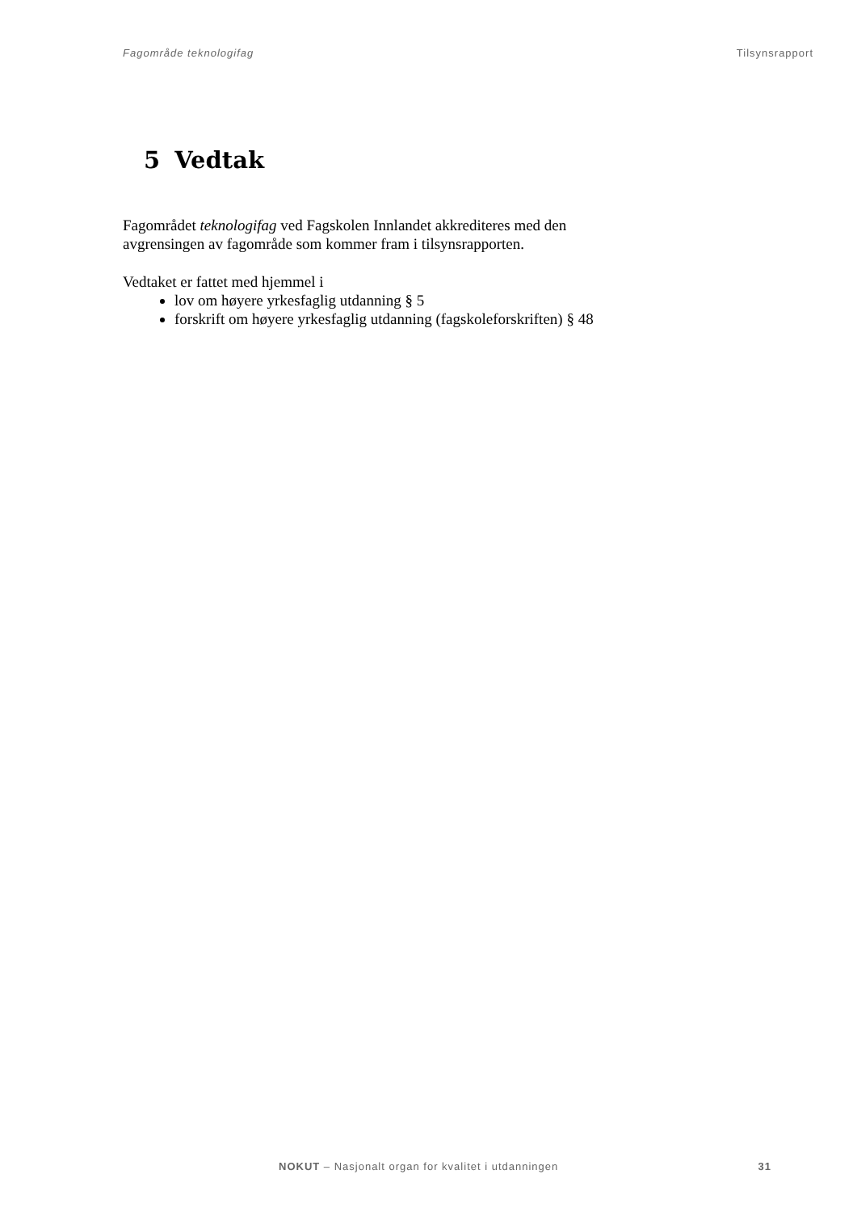Fagområde teknologifag Tilsynsrapport
5 Vedtak
Fagområdet teknologifag ved Fagskolen Innlandet akkrediteres med den
avgrensingen av fagområde som kommer fram i tilsynsrapporten.
Vedtaket er fattet med hjemmel i
lov om høyere yrkesfaglig utdanning § 5
forskrift om høyere yrkesfaglig utdanning (fagskoleforskriften) § 48
NOKUT – Nasjonalt organ for kvalitet i utdanningen 31